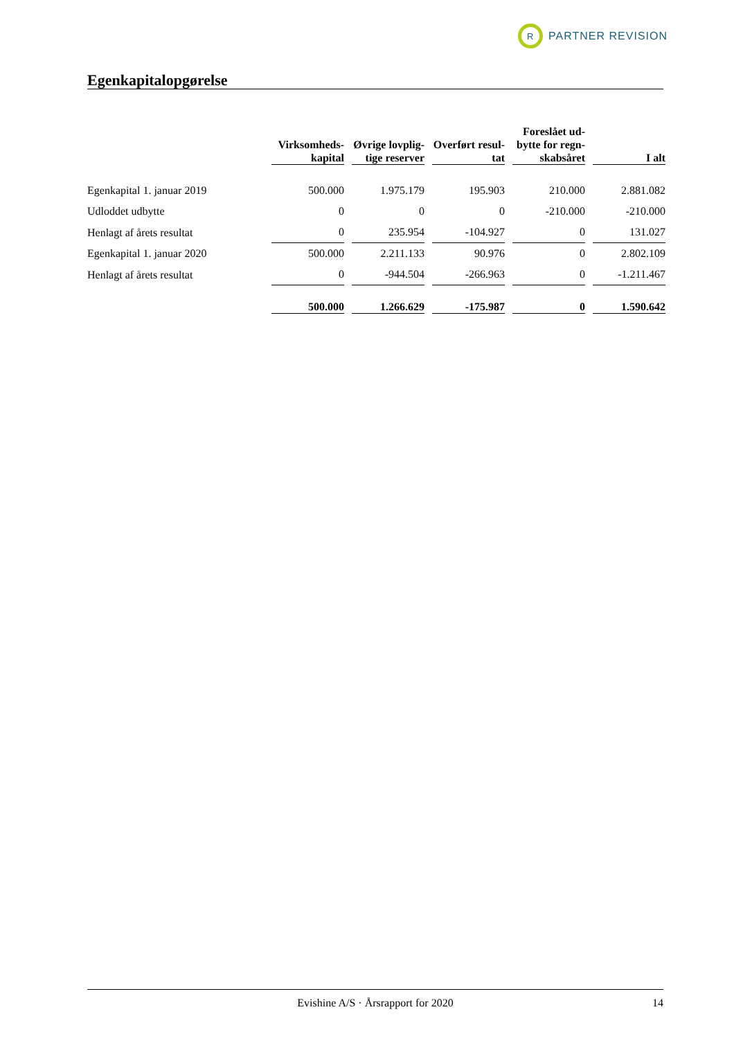R
PARTNER REVISION
Egenkapitalopgørelse
| | Virksomheds- kapital | Øvrige lovplig- tige reserver | Overført resul- tat | Foreslået ud- bytte for regn- skabsåret | I alt |
| --- | --- | --- | --- | --- | --- |
| Egenkapital 1. januar 2019 | 500.000 | 1.975.179 | 195.903 | 210.000 | 2.881.082 |
| Udloddet udbytte | 0 | 0 | 0 | -210.000 | -210.000 |
| Henlagt af årets resultat | 0 | 235.954 | -104.927 | 0 | 131.027 |
| Egenkapital 1. januar 2020 | 500.000 | 2.211.133 | 90.976 | 0 | 2.802.109 |
| Henlagt af årets resultat | 0 | -944.504 | -266.963 | 0 | -1.211.467 |
| | 500.000 | 1.266.629 | -175.987 | 0 | 1.590.642 |
Evishine A/S · Årsrapport for 2020 14